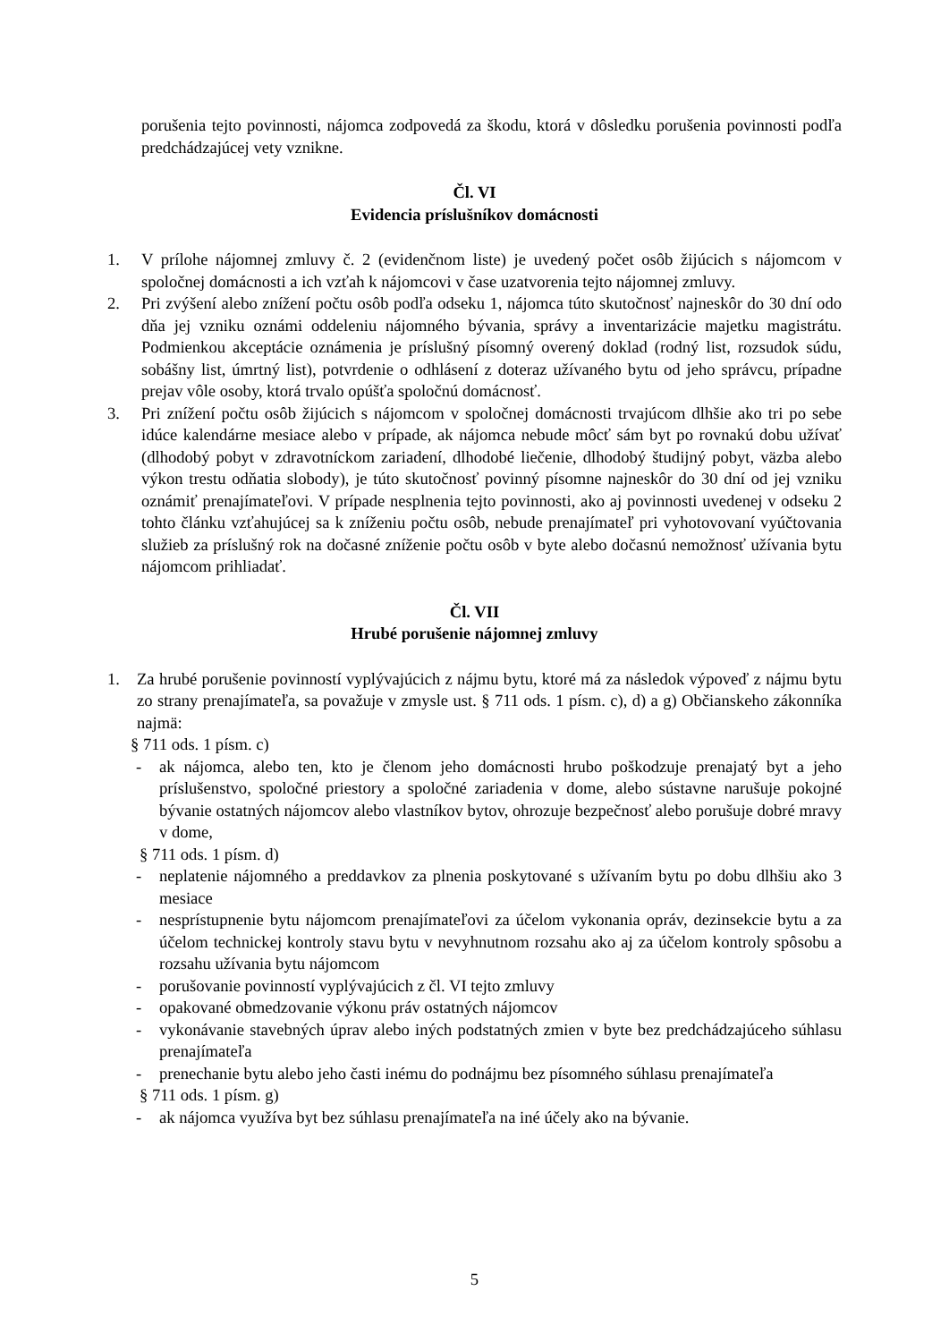porušenia tejto povinnosti, nájomca zodpovedá za škodu, ktorá v dôsledku porušenia povinnosti podľa predchádzajúcej vety vznikne.
Čl. VI
Evidencia príslušníkov domácnosti
1. V prílohe nájomnej zmluvy č. 2 (evidenčnom liste) je uvedený počet osôb žijúcich s nájomcom v spoločnej domácnosti a ich vzťah k nájomcovi v čase uzatvorenia tejto nájomnej zmluvy.
2. Pri zvýšení alebo znížení počtu osôb podľa odseku 1, nájomca túto skutočnosť najneskôr do 30 dní odo dňa jej vzniku oznámi oddeleniu nájomného bývania, správy a inventarizácie majetku magistrátu. Podmienkou akceptácie oznámenia je príslušný písomný overený doklad (rodný list, rozsudok súdu, sobášny list, úmrtný list), potvrdenie o odhlásení z doteraz užívaného bytu od jeho správcu, prípadne prejav vôle osoby, ktorá trvalo opúšťa spoločnú domácnosť.
3. Pri znížení počtu osôb žijúcich s nájomcom v spoločnej domácnosti trvajúcom dlhšie ako tri po sebe idúce kalendárne mesiace alebo v prípade, ak nájomca nebude môcť sám byt po rovnakú dobu užívať (dlhodobý pobyt v zdravotníckom zariadení, dlhodobé liečenie, dlhodobý študijný pobyt, väzba alebo výkon trestu odňatia slobody), je túto skutočnosť povinný písomne najneskôr do 30 dní od jej vzniku oznámiť prenajímateľovi. V prípade nesplnenia tejto povinnosti, ako aj povinnosti uvedenej v odseku 2 tohto článku vzťahujúcej sa k zníženiu počtu osôb, nebude prenajímateľ pri vyhotovovaní vyúčtovania služieb za príslušný rok na dočasné zníženie počtu osôb v byte alebo dočasnú nemožnosť užívania bytu nájomcom prihliadať.
Čl. VII
Hrubé porušenie nájomnej zmluvy
1. Za hrubé porušenie povinností vyplývajúcich z nájmu bytu, ktoré má za následok výpoveď z nájmu bytu zo strany prenajímateľa, sa považuje v zmysle ust. § 711 ods. 1 písm. c), d) a g) Občianskeho zákonníka najmä:
§ 711 ods. 1 písm. c)
- ak nájomca, alebo ten, kto je členom jeho domácnosti hrubo poškodzuje prenajatý byt a jeho príslušenstvo, spoločné priestory a spoločné zariadenia v dome, alebo sústavne narušuje pokojné bývanie ostatných nájomcov alebo vlastníkov bytov, ohrozuje bezpečnosť alebo porušuje dobré mravy v dome,
§ 711 ods. 1 písm. d)
- neplatenie nájomného a preddavkov za plnenia poskytované s užívaním bytu po dobu dlhšiu ako 3 mesiace
- nesprístupnenie bytu nájomcom prenajímateľovi za účelom vykonania opráv, dezinsekcie bytu a za účelom technickej kontroly stavu bytu v nevyhnutnom rozsahu ako aj za účelom kontroly spôsobu a rozsahu užívania bytu nájomcom
- porušovanie povinností vyplývajúcich z čl. VI tejto zmluvy
- opakované obmedzovanie výkonu práv ostatných nájomcov
- vykonávanie stavebných úprav alebo iných podstatných zmien v byte bez predchádzajúceho súhlasu prenajímateľa
- prenechanie bytu alebo jeho časti inému do podnájmu bez písomného súhlasu prenajímateľa
§ 711 ods. 1 písm. g)
- ak nájomca využíva byt bez súhlasu prenajímateľa na iné účely ako na bývanie.
5